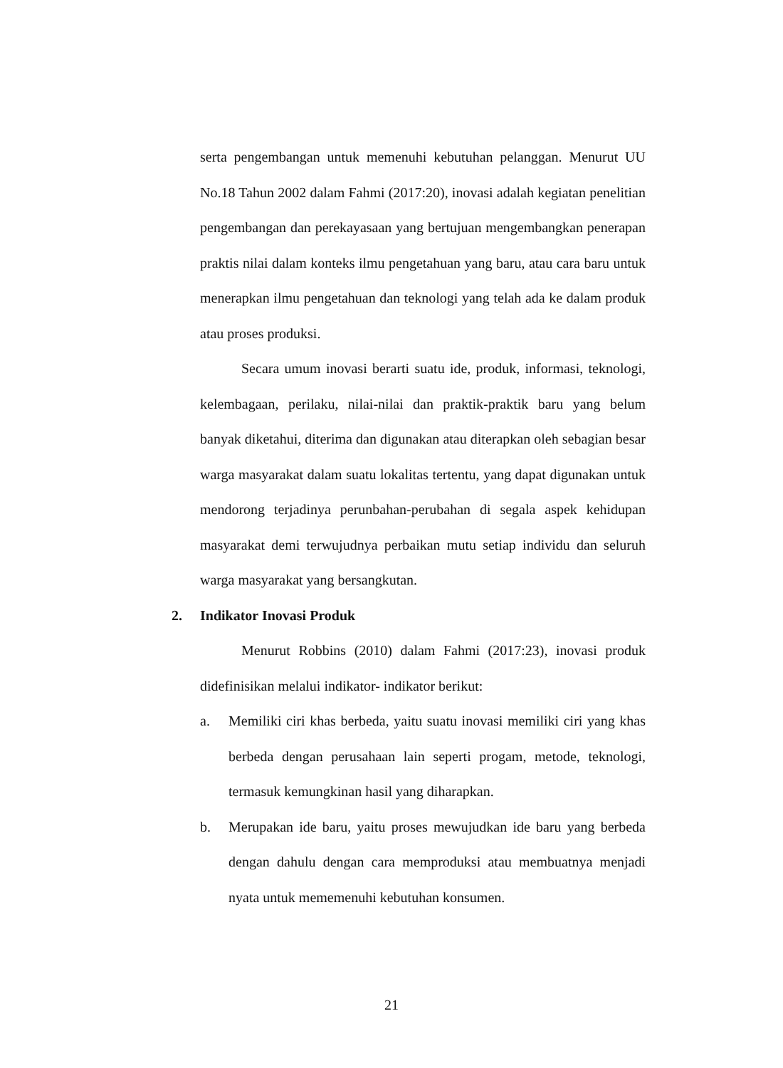serta pengembangan untuk memenuhi kebutuhan pelanggan. Menurut UU No.18 Tahun 2002 dalam Fahmi (2017:20), inovasi adalah kegiatan penelitian pengembangan dan perekayasaan yang bertujuan mengembangkan penerapan praktis nilai dalam konteks ilmu pengetahuan yang baru, atau cara baru untuk menerapkan ilmu pengetahuan dan teknologi yang telah ada ke dalam produk atau proses produksi.
Secara umum inovasi berarti suatu ide, produk, informasi, teknologi, kelembagaan, perilaku, nilai-nilai dan praktik-praktik baru yang belum banyak diketahui, diterima dan digunakan atau diterapkan oleh sebagian besar warga masyarakat dalam suatu lokalitas tertentu, yang dapat digunakan untuk mendorong terjadinya perunbahan-perubahan di segala aspek kehidupan masyarakat demi terwujudnya perbaikan mutu setiap individu dan seluruh warga masyarakat yang bersangkutan.
2. Indikator Inovasi Produk
Menurut Robbins (2010) dalam Fahmi (2017:23), inovasi produk didefinisikan melalui indikator- indikator berikut:
a. Memiliki ciri khas berbeda, yaitu suatu inovasi memiliki ciri yang khas berbeda dengan perusahaan lain seperti progam, metode, teknologi, termasuk kemungkinan hasil yang diharapkan.
b. Merupakan ide baru, yaitu proses mewujudkan ide baru yang berbeda dengan dahulu dengan cara memproduksi atau membuatnya menjadi nyata untuk mememenuhi kebutuhan konsumen.
21